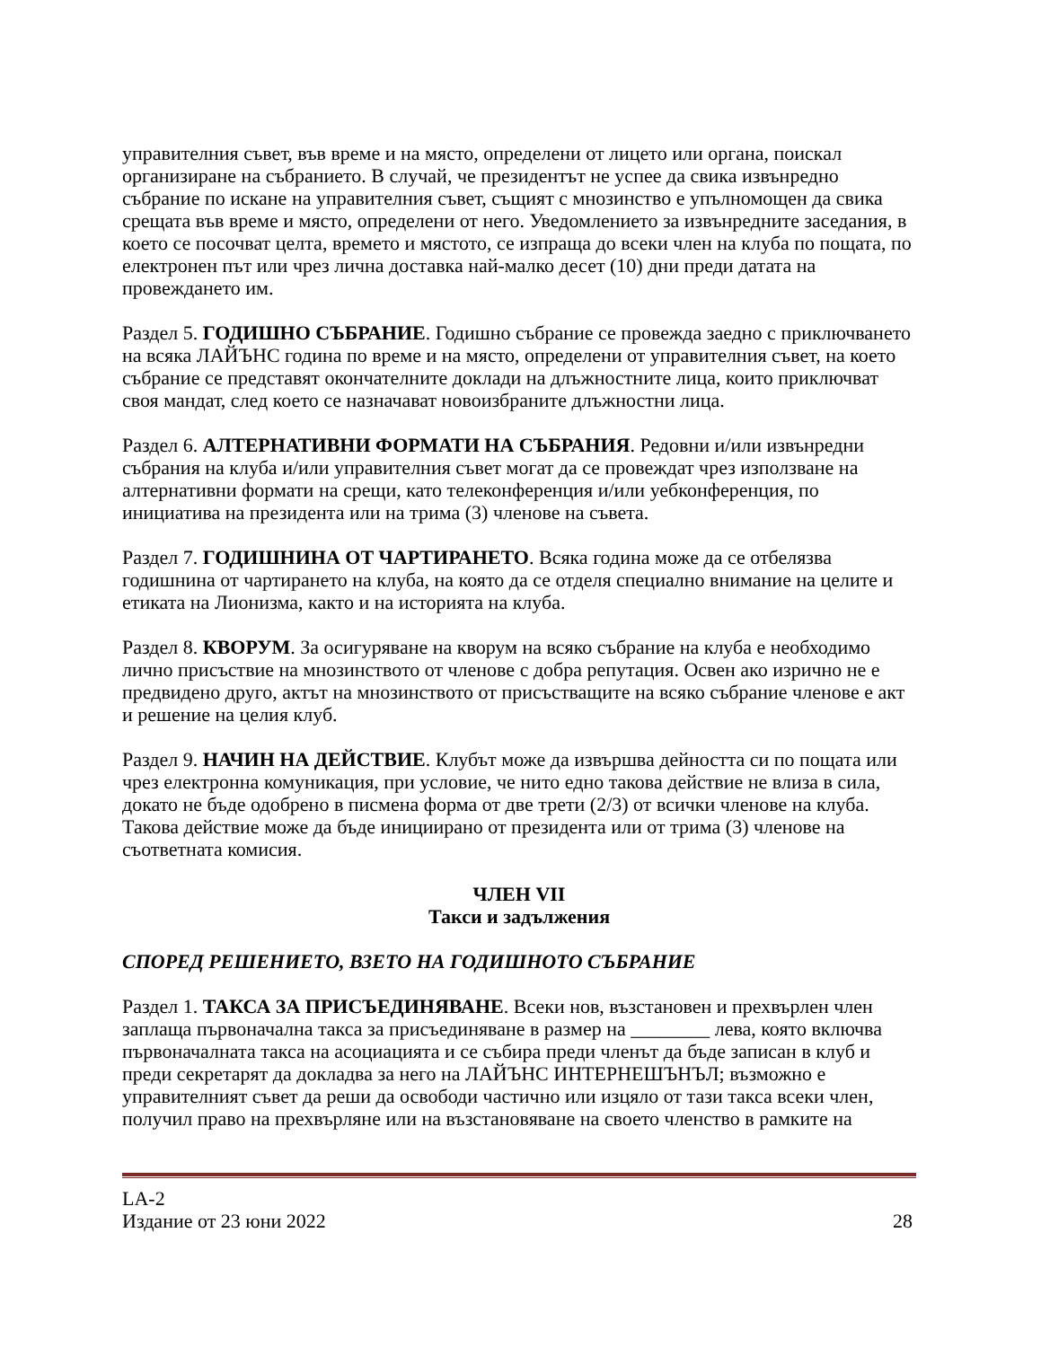управителния съвет, във време и на място, определени от лицето или органа, поискал организиране на събранието. В случай, че президентът не успее да свика извънредно събрание по искане на управителния съвет, същият с мнозинство е упълномощен да свика срещата във време и място, определени от него. Уведомлението за извънредните заседания, в което се посочват целта, времето и мястото, се изпраща до всеки член на клуба по пощата, по електронен път или чрез лична доставка най-малко десет (10) дни преди датата на провеждането им.
Раздел 5. ГОДИШНО СЪБРАНИЕ. Годишно събрание се провежда заедно с приключването на всяка ЛАЙЪНС година по време и на място, определени от управителния съвет, на което събрание се представят окончателните доклади на длъжностните лица, които приключват своя мандат, след което се назначават новоизбраните длъжностни лица.
Раздел 6. АЛТЕРНАТИВНИ ФОРМАТИ НА СЪБРАНИЯ. Редовни и/или извънредни събрания на клуба и/или управителния съвет могат да се провеждат чрез използване на алтернативни формати на срещи, като телеконференция и/или уебконференция, по инициатива на президента или на трима (3) членове на съвета.
Раздел 7. ГОДИШНИНА ОТ ЧАРТИРАНЕТО. Всяка година може да се отбелязва годишнина от чартирането на клуба, на която да се отделя специално внимание на целите и етиката на Лионизма, както и на историята на клуба.
Раздел 8. КВОРУМ. За осигуряване на кворум на всяко събрание на клуба е необходимо лично присъствие на мнозинството от членове с добра репутация. Освен ако изрично не е предвидено друго, актът на мнозинството от присъстващите на всяко събрание членове е акт и решение на целия клуб.
Раздел 9. НАЧИН НА ДЕЙСТВИЕ. Клубът може да извършва дейността си по пощата или чрез електронна комуникация, при условие, че нито едно такова действие не влиза в сила, докато не бъде одобрено в писмена форма от две трети (2/3) от всички членове на клуба. Такова действие може да бъде инициирано от президента или от трима (3) членове на съответната комисия.
ЧЛЕН VII
Такси и задължения
СПОРЕД РЕШЕНИЕТО, ВЗЕТО НА ГОДИШНОТО СЪБРАНИЕ
Раздел 1. ТАКСА ЗА ПРИСЪЕДИНЯВАНЕ. Всеки нов, възстановен и прехвърлен член заплаща първоначална такса за присъединяване в размер на ________ лева, която включва първоначалната такса на асоциацията и се събира преди членът да бъде записан в клуб и преди секретарят да докладва за него на ЛАЙЪНС ИНТЕРНЕШЪНЪЛ; възможно е управителният съвет да реши да освободи частично или изцяло от тази такса всеки член, получил право на прехвърляне или на възстановяване на своето членство в рамките на
LA-2
Издание от 23 юни 2022 28